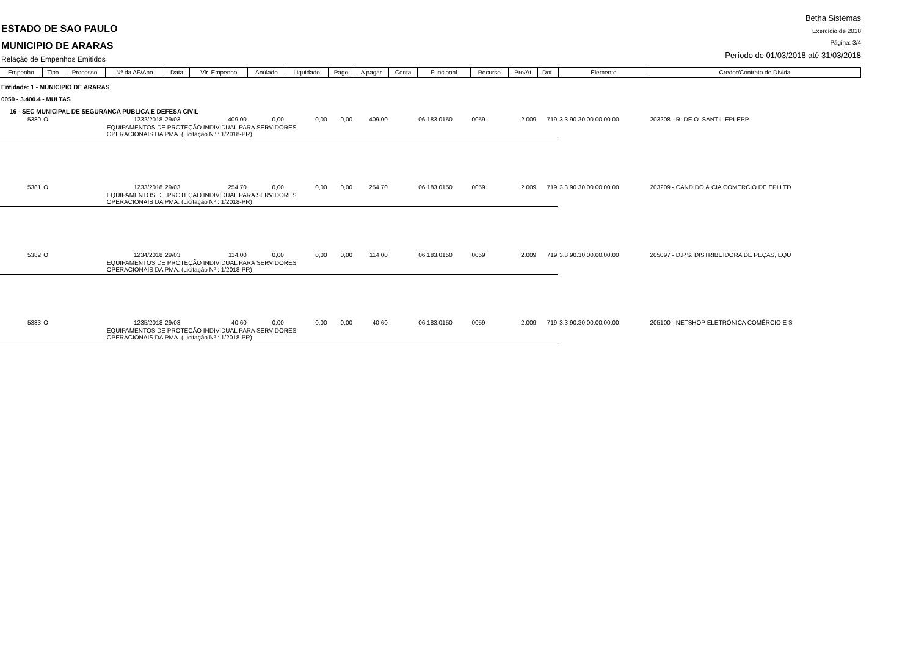ESTADO DE SAO PAULO
MUNICIPIO DE ARARAS
Relação de Empenhos Emitidos
Betha Sistemas
Exercício de 2018
Página: 3/4
Período de 01/03/2018 até 31/03/2018
| Empenho | Tipo | Processo | Nº da AF/Ano | Data | Vlr. Empenho | Anulado | Liquidado | Pago | A pagar | Conta | Funcional | Recurso | Pro/At | Dot. | Elemento | Credor/Contrato de Dívida |
| --- | --- | --- | --- | --- | --- | --- | --- | --- | --- | --- | --- | --- | --- | --- | --- | --- |
| Entidade: 1 - MUNICIPIO DE ARARAS | | | | | | | | | | | | | | | | |
| 0059 - 3.400.4 - MULTAS | | | | | | | | | | | | | | | | |
| 16 - SEC MUNICIPAL DE SEGURANCA PUBLICA E DEFESA CIVIL | | | | | | | | | | | | | | | | |
| 5380 | O | | 1232/2018 | 29/03 | 409,00 | 0,00 | 0,00 | 0,00 | 409,00 | | 06.183.0150 | 0059 | 2.009 | 719 | 3.3.90.30.00.00.00.00 | 203208 - R. DE O. SANTIL EPI-EPP |
| | | | EQUIPAMENTOS DE PROTEÇÃO INDIVIDUAL PARA SERVIDORES OPERACIONAIS DA PMA. (Licitação Nº : 1/2018-PR) | | | | | | | | | | | | | |
| 5381 | O | | 1233/2018 | 29/03 | 254,70 | 0,00 | 0,00 | 0,00 | 254,70 | | 06.183.0150 | 0059 | 2.009 | 719 | 3.3.90.30.00.00.00.00 | 203209 - CANDIDO & CIA COMERCIO DE EPI LTD |
| | | | EQUIPAMENTOS DE PROTEÇÃO INDIVIDUAL PARA SERVIDORES OPERACIONAIS DA PMA. (Licitação Nº : 1/2018-PR) | | | | | | | | | | | | | |
| 5382 | O | | 1234/2018 | 29/03 | 114,00 | 0,00 | 0,00 | 0,00 | 114,00 | | 06.183.0150 | 0059 | 2.009 | 719 | 3.3.90.30.00.00.00.00 | 205097 - D.P.S. DISTRIBUIDORA DE PEÇAS, EQU |
| | | | EQUIPAMENTOS DE PROTEÇÃO INDIVIDUAL PARA SERVIDORES OPERACIONAIS DA PMA. (Licitação Nº : 1/2018-PR) | | | | | | | | | | | | | |
| 5383 | O | | 1235/2018 | 29/03 | 40,60 | 0,00 | 0,00 | 0,00 | 40,60 | | 06.183.0150 | 0059 | 2.009 | 719 | 3.3.90.30.00.00.00.00 | 205100 - NETSHOP ELETRÔNICA COMÉRCIO E S |
| | | | EQUIPAMENTOS DE PROTEÇÃO INDIVIDUAL PARA SERVIDORES OPERACIONAIS DA PMA. (Licitação Nº : 1/2018-PR) | | | | | | | | | | | | | |